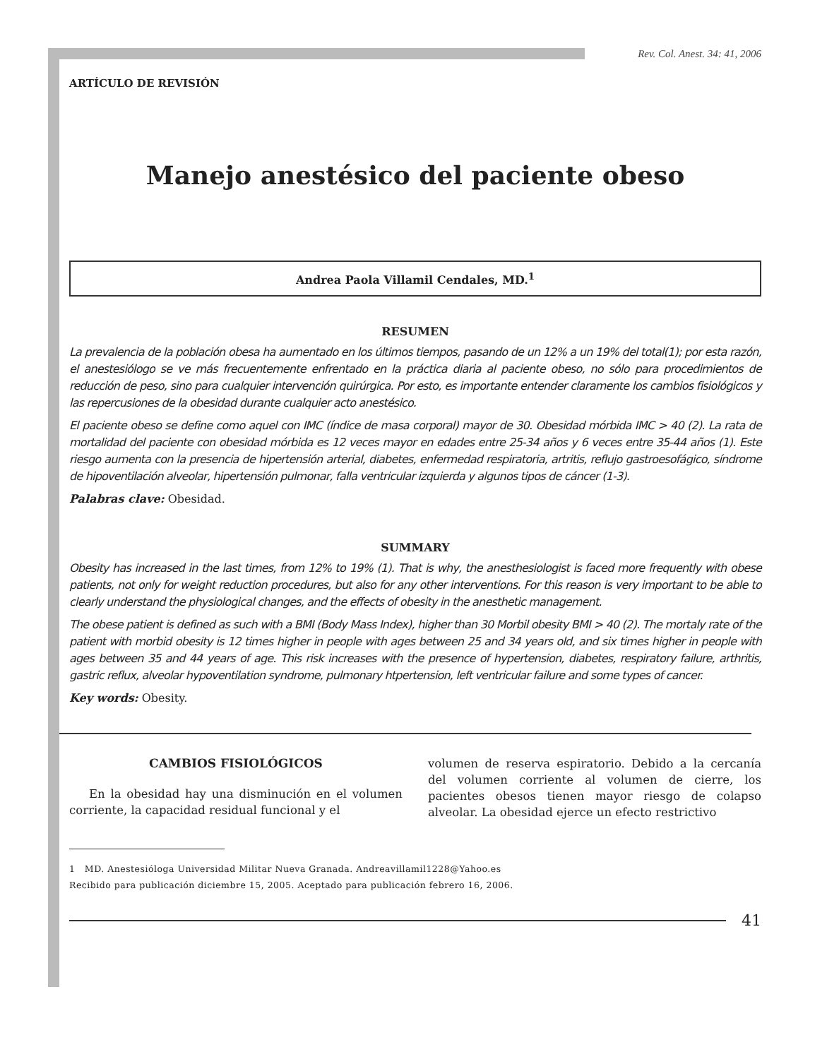Rev. Col. Anest. 34: 41, 2006
ARTÍCULO DE REVISIÓN
Manejo anestésico del paciente obeso
Andrea Paola Villamil Cendales, MD.<sup>1</sup>
RESUMEN
La prevalencia de la población obesa ha aumentado en los últimos tiempos, pasando de un 12% a un 19% del total(1); por esta razón, el anestesiólogo se ve más frecuentemente enfrentado en la práctica diaria al paciente obeso, no sólo para procedimientos de reducción de peso, sino para cualquier intervención quirúrgica. Por esto, es importante entender claramente los cambios fisiológicos y las repercusiones de la obesidad durante cualquier acto anestésico.
El paciente obeso se define como aquel con IMC (índice de masa corporal) mayor de 30. Obesidad mórbida IMC > 40 (2). La rata de mortalidad del paciente con obesidad mórbida es 12 veces mayor en edades entre 25-34 años y 6 veces entre 35-44 años (1). Este riesgo aumenta con la presencia de hipertensión arterial, diabetes, enfermedad respiratoria, artritis, reflujo gastroesofágico, síndrome de hipoventilación alveolar, hipertensión pulmonar, falla ventricular izquierda y algunos tipos de cáncer (1-3).
Palabras clave: Obesidad.
SUMMARY
Obesity has increased in the last times, from 12% to 19% (1). That is why, the anesthesiologist is faced more frequently with obese patients, not only for weight reduction procedures, but also for any other interventions. For this reason is very important to be able to clearly understand the physiological changes, and the effects of obesity in the anesthetic management.
The obese patient is defined as such with a BMI (Body Mass Index), higher than 30 Morbil obesity BMI > 40 (2). The mortaly rate of the patient with morbid obesity is 12 times higher in people with ages between 25 and 34 years old, and six times higher in people with ages between 35 and 44 years of age. This risk increases with the presence of hypertension, diabetes, respiratory failure, arthritis, gastric reflux, alveolar hypoventilation syndrome, pulmonary htpertension, left ventricular failure and some types of cancer.
Key words: Obesity.
CAMBIOS FISIOLÓGICOS
En la obesidad hay una disminución en el volumen corriente, la capacidad residual funcional y el
volumen de reserva espiratorio. Debido a la cercanía del volumen corriente al volumen de cierre, los pacientes obesos tienen mayor riesgo de colapso alveolar. La obesidad ejerce un efecto restrictivo
1 MD. Anestesióloga Universidad Militar Nueva Granada. Andreavillamil1228@Yahoo.es
Recibido para publicación diciembre 15, 2005. Aceptado para publicación febrero 16, 2006.
41